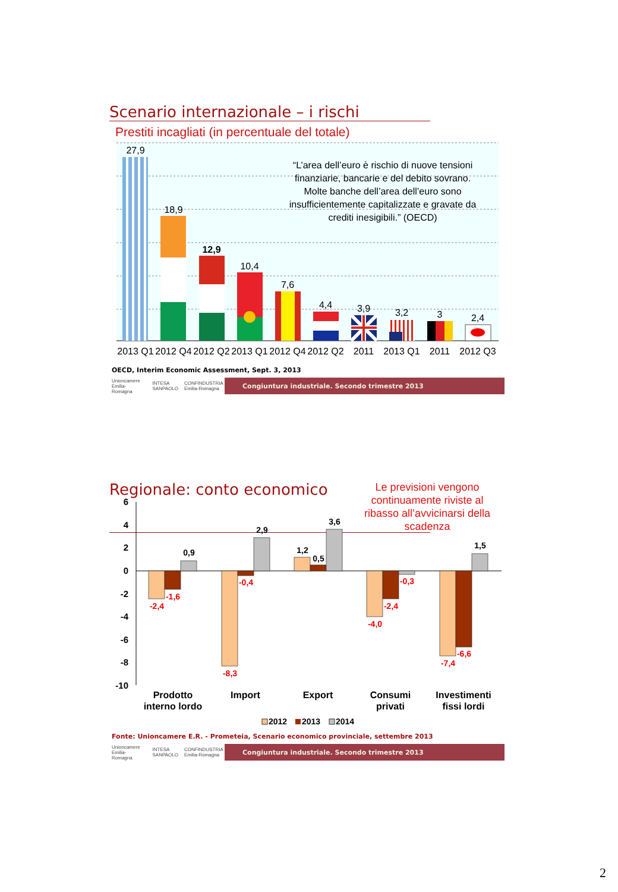Scenario internazionale – i rischi
Prestiti incagliati (in percentuale del totale)
27,9
18,9
12,9
10,4
7,6
4,4
3,9
3,2
3
2,4
2013 Q1
2012 Q4
2012 Q2
2013 Q1
2012 Q4
2012 Q2
2011
2013 Q1
2011
2012 Q3
“L’area dell’euro è rischio di nuove tensioni
finanziarie, bancarie e del debito sovrano.
Molte banche dell’area dell’euro sono
insufficientemente capitalizzate e gravate da
crediti inesigibili.” (OECD)
OECD, Interim Economic Assessment, Sept. 3, 2013
Unioncamere Emilia-Romagna INTESA SANPAOLO CONFINDUSTRIA Emilia-Romagna
Congiuntura industriale. Secondo trimestre 2013
Regionale: conto economico
Le previsioni vengono continuamente riviste al ribasso all’avvicinarsi della scadenza
6
4
2
0
-2
-4
-6
-8
-10
-2,4
-1,6
0,9
-8,3
-0,4
2,9
1,2
0,5
3,6
-4,0
-2,4
-0,3
-7,4
-6,6
1,5
Prodotto
interno lordo
Import
Export
Consumi
privati
Investimenti
fissi lordi
2012
2013
2014
Fonte: Unioncamere E.R. - Prometeia, Scenario economico provinciale, settembre 2013
Unioncamere Emilia-Romagna INTESA SANPAOLO CONFINDUSTRIA Emilia-Romagna
Congiuntura industriale. Secondo trimestre 2013
2